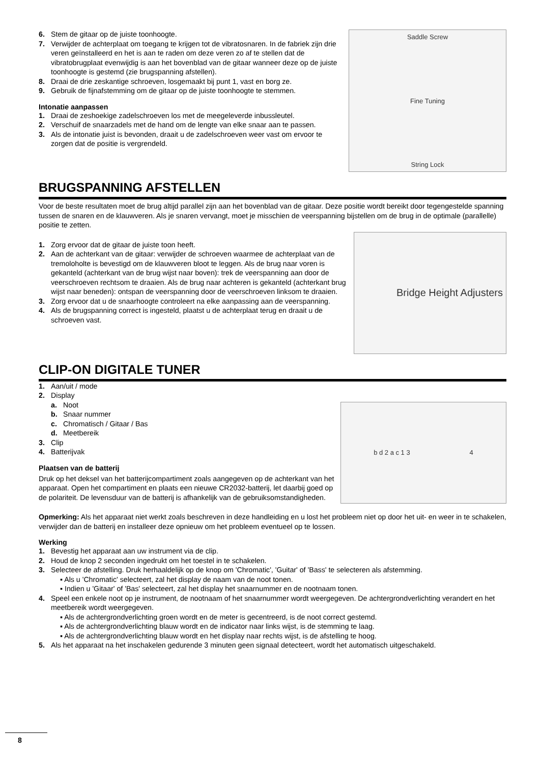6. Stem de gitaar op de juiste toonhoogte.
7. Verwijder de achterplaat om toegang te krijgen tot de vibratosnaren. In de fabriek zijn drie veren geïnstalleerd en het is aan te raden om deze veren zo af te stellen dat de vibratobrugplaat evenwijdig is aan het bovenblad van de gitaar wanneer deze op de juiste toonhoogte is gestemd (zie brugspanning afstellen).
8. Draai de drie zeskantige schroeven, losgemaakt bij punt 1, vast en borg ze.
9. Gebruik de fijnafstemming om de gitaar op de juiste toonhoogte te stemmen.
Intonatie aanpassen
1. Draai de zeshoekige zadelschroeven los met de meegeleverde inbussleutel.
2. Verschuif de snaarzadels met de hand om de lengte van elke snaar aan te passen.
3. Als de intonatie juist is bevonden, draait u de zadelschroeven weer vast om ervoor te zorgen dat de positie is vergrendeld.
Saddle Screw
Fine Tuning
String Lock
BRUGSPANNING AFSTELLEN
Voor de beste resultaten moet de brug altijd parallel zijn aan het bovenblad van de gitaar. Deze positie wordt bereikt door tegengestelde spanning tussen de snaren en de klauwveren. Als je snaren vervangt, moet je misschien de veerspanning bijstellen om de brug in de optimale (parallelle) positie te zetten.
1. Zorg ervoor dat de gitaar de juiste toon heeft.
2. Aan de achterkant van de gitaar: verwijder de schroeven waarmee de achterplaat van de tremoloholte is bevestigd om de klauwveren bloot te leggen. Als de brug naar voren is gekanteld (achterkant van de brug wijst naar boven): trek de veerspanning aan door de veerschroeven rechtsom te draaien. Als de brug naar achteren is gekanteld (achterkant brug wijst naar beneden): ontspan de veerspanning door de veerschroeven linksom te draaien.
3. Zorg ervoor dat u de snaarhoogte controleert na elke aanpassing aan de veerspanning.
4. Als de brugspanning correct is ingesteld, plaatst u de achterplaat terug en draait u de schroeven vast.
Bridge Height Adjusters
CLIP-ON DIGITALE TUNER
1. Aan/uit / mode
2. Display
a. Noot
b. Snaar nummer
c. Chromatisch / Gitaar / Bas
d. Meetbereik
3. Clip
4. Batterijvak
Plaatsen van de batterij
Druk op het deksel van het batterijcompartiment zoals aangegeven op de achterkant van het apparaat. Open het compartiment en plaats een nieuwe CR2032-batterij, let daarbij goed op de polariteit. De levensduur van de batterij is afhankelijk van de gebruiksomstandigheden.
b d 2 a c 1 3 4
Opmerking: Als het apparaat niet werkt zoals beschreven in deze handleiding en u lost het probleem niet op door het uit- en weer in te schakelen, verwijder dan de batterij en installeer deze opnieuw om het probleem eventueel op te lossen.
Werking
1. Bevestig het apparaat aan uw instrument via de clip.
2. Houd de knop 2 seconden ingedrukt om het toestel in te schakelen.
3. Selecteer de afstelling. Druk herhaaldelijk op de knop om 'Chromatic', 'Guitar' of 'Bass' te selecteren als afstemming.
▪ Als u 'Chromatic' selecteert, zal het display de naam van de noot tonen.
▪ Indien u 'Gitaar' of 'Bas' selecteert, zal het display het snaarnummer en de nootnaam tonen.
4. Speel een enkele noot op je instrument, de nootnaam of het snaarnummer wordt weergegeven. De achtergrondverlichting verandert en het meetbereik wordt weergegeven.
▪ Als de achtergrondverlichting groen wordt en de meter is gecentreerd, is de noot correct gestemd.
▪ Als de achtergrondverlichting blauw wordt en de indicator naar links wijst, is de stemming te laag.
▪ Als de achtergrondverlichting blauw wordt en het display naar rechts wijst, is de afstelling te hoog.
5. Als het apparaat na het inschakelen gedurende 3 minuten geen signaal detecteert, wordt het automatisch uitgeschakeld.
8